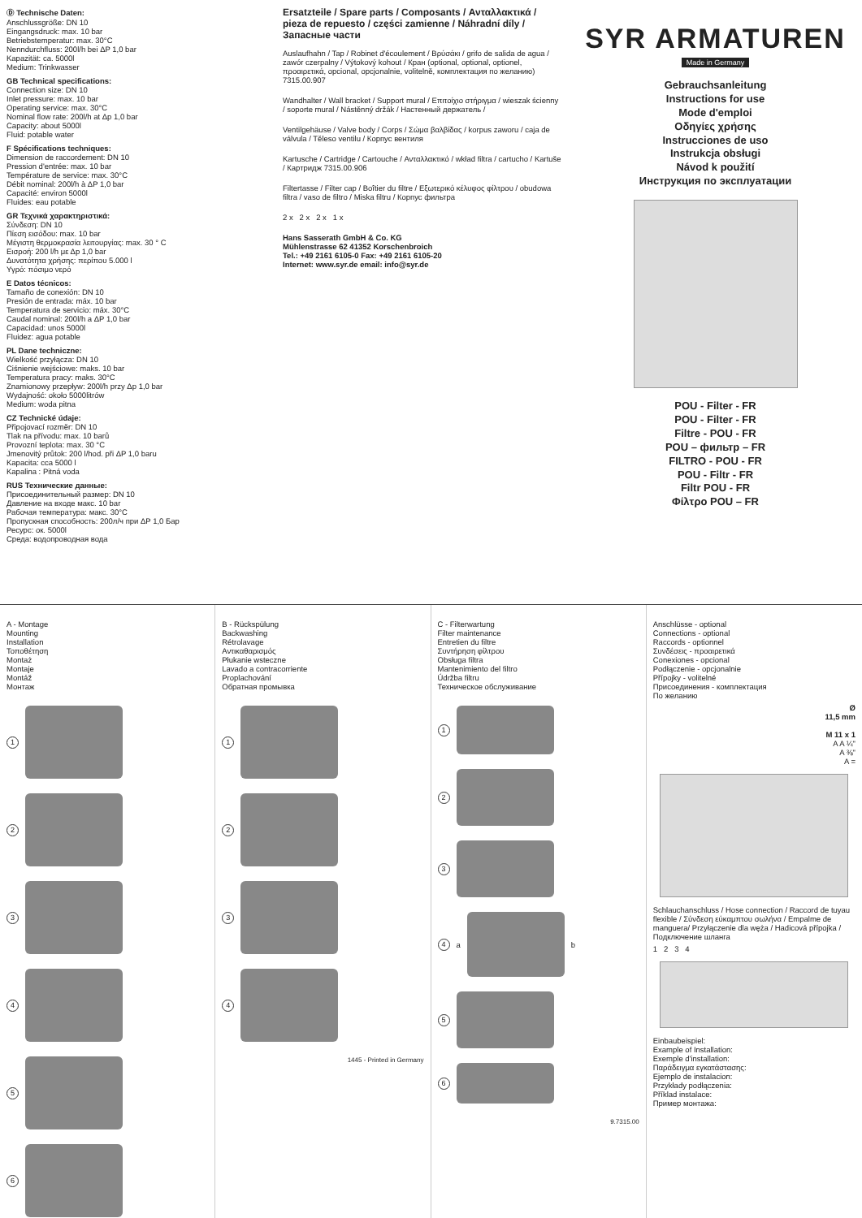Ⓓ Technische Daten:
Anschlussgröße: DN 10
Eingangsdruck: max. 10 bar
Betriebstemperatur: max. 30°C
Nenndurchfluss: 200l/h bei ΔP 1,0 bar
Kapazität: ca. 5000l
Medium: Trinkwasser
GB Technical specifications:
Connection size: DN 10
Inlet pressure: max. 10 bar
Operating service: max. 30°C
Nominal flow rate: 200l/h at Δp 1,0 bar
Capacity: about 5000l
Fluid: potable water
F Spécifications techniques:
Dimension de raccordement: DN 10
Pression d'entrée: max. 10 bar
Température de service: max. 30°C
Débit nominal: 200l/h à ΔP 1,0 bar
Capacité: environ 5000l
Fluides: eau potable
GR Τεχνικά χαρακτηριστικά:
Σύνδεση: DN 10
Πίεση εισόδου: max. 10 bar
Μέγιστη θερμοκρασία λειτουργίας: max. 30 ° C
Εισροή: 200 l/h με Δp 1,0 bar
Δυνατότητα χρήσης: περίπου 5.000 l
Υγρό: πόσιμο νερό
E Datos técnicos:
Tamaño de conexión: DN 10
Presión de entrada: máx. 10 bar
Temperatura de servicio: máx. 30°C
Caudal nominal: 200l/h a ΔP 1,0 bar
Capacidad: unos 5000l
Fluidez: agua potable
PL Dane techniczne:
Wielkość przyłącza: DN 10
Ciśnienie wejściowe: maks. 10 bar
Temperatura pracy: maks. 30°C
Znamionowy przepływ: 200l/h przy Δp 1,0 bar
Wydajność: około 5000litrów
Medium: woda pitna
CZ Technické údaje:
Připojovací rozměr: DN 10
Tlak na přívodu: max. 10 barů
Provozní teplota: max. 30 °C
Jmenovitý průtok: 200 l/hod. při ΔP 1,0 baru
Kapacita: cca 5000 l
Kapalina : Pitná voda
RUS Технические данные:
Присоединительный размер: DN 10
Давление на входе макс. 10 bar
Рабочая температура: макс. 30°C
Пропускная способность: 200л/ч при ΔP 1,0 Бар
Ресурс: ок. 5000l
Среда: водопроводная вода
Ersatzteile / Spare parts / Composants / Ανταλλακτικά / pieza de repuesto / części zamienne / Náhradní díly / Запасные части
Auslaufhahn / Tap / Robinet d'écoulement / Βρύσάκι / grifo de salida de agua / zawór czerpalny / Výtokový kohout / Кран (optional, optional, optionel, προαιρετικά, opcional, opcjonalnie, volitelně, комплектация по желанию) 7315.00.907
Wandhalter / Wall bracket / Support mural / Επιτοίχιο στήριγμα / wieszak ścienny / soporte mural / Nástěnný držák / Настенный держатель /
Ventilgehäuse / Valve body / Corps / Σώμα βαλβίδας / korpus zaworu / caja de válvula / Těleso ventilu / Корпус вентиля
Kartusche / Cartridge / Cartouche / Ανταλλακτικό / wkład filtra / cartucho / Kartuše / Картридж 7315.00.906
Filtertasse / Filter cap / Boîtier du filtre / Εξωτερικό κέλυφος φίλτρου / obudowa filtra / vaso de filtro / Miska filtru / Корпус фильтра
2 x 2 x 2 x 1 x
Hans Sasserath GmbH & Co. KG
Mühlenstrasse 62 41352 Korschenbroich
Tel.: +49 2161 6105-0 Fax: +49 2161 6105-20
Internet: www.syr.de email: info@syr.de
SYR ARMATUREN
Made in Germany
Gebrauchsanleitung
Instructions for use
Mode d'emploi
Οδηγίες χρήσης
Instrucciones de uso
Instrukcja obsługi
Návod k použití
Инструкция по эксплуатации
POU - Filter - FR
POU - Filter - FR
Filtre - POU - FR
POU – фильтр – FR
FILTRO - POU - FR
POU - Filtr - FR
Filtr POU - FR
Φίλτρο POU – FR
A - Montage
Mounting
Installation
Τοποθέτηση
Montaż
Montaje
Montáž
Монтаж
1
2
3
4
5
6
B - Rückspülung
Backwashing
Rétrolavage
Αντικαθαρισμός
Płukanie wsteczne
Lavado a contracorriente
Proplachování
Обратная промывка
1
2
3
4
1445 - Printed in Germany
C - Filterwartung
Filter maintenance
Entretien du filtre
Συντήρηση φίλτρου
Obsługa filtra
Mantenimiento del filtro
Údržba filtru
Техническое обслуживание
1
2
3
4 a b
5
6
9.7315.00
Anschlüsse - optional
Connections - optional
Raccords - optionnel
Συνδέσεις - προαιρετικά
Conexiones - opcional
Podłączenie - opcjonalnie
Přípojky - volitelné
Присоединения - комплектация
По желанию
Ø
11,5 mm
M 11 x 1
A A ¼"
A ⅜"
A =
Schlauchanschluss / Hose connection / Raccord de tuyau flexible / Σύνδεση εύκαμπτου σωλήνα / Empalme de manguera/ Przyłączenie dla węża / Hadicová přípojka / Подключение шланга
1 2 3 4
Einbaubeispiel:
Example of Installation:
Exemple d'installation:
Παράδειγμα εγκατάστασης:
Ejemplo de instalacion:
Przykłady podłączenia:
Příklad instalace:
Пример монтажа: